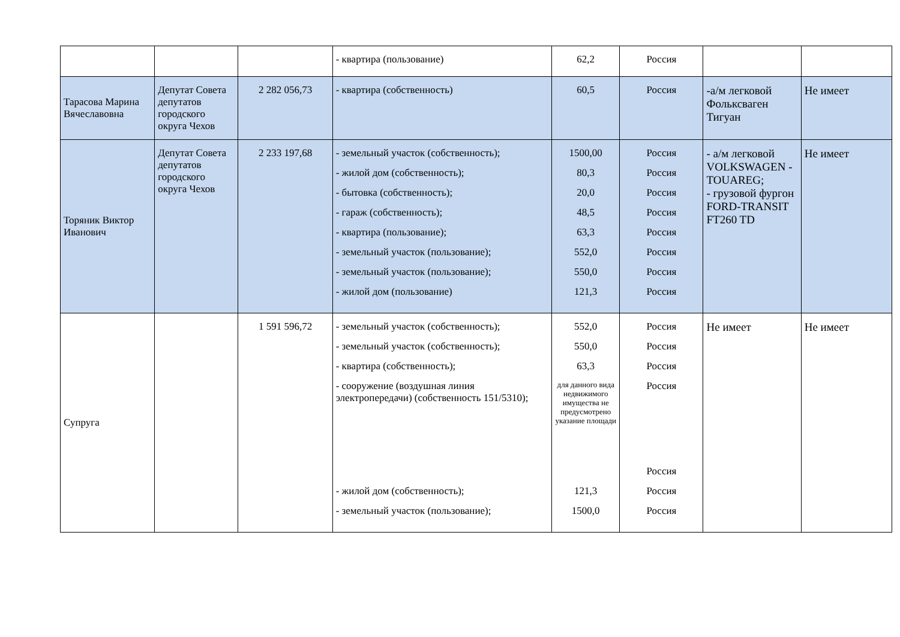| | | | - квартира (пользование) | 62,2 | Россия | | |
| Тарасова Марина Вячеславовна | Депутат Совета депутатов городского округа Чехов | 2 282 056,73 | - квартира (собственность) | 60,5 | Россия | -а/м легковой Фольксваген Тигуан | Не имеет |
| Торяник Виктор Иванович | Депутат Совета депутатов городского округа Чехов | 2 233 197,68 | - земельный участок (собственность); - жилой дом (собственность); - бытовка (собственность); - гараж (собственность); - квартира (пользование); - земельный участок (пользование); - земельный участок (пользование); - жилой дом (пользование) | 1500,00 80,3 20,0 48,5 63,3 552,0 550,0 121,3 | Россия Россия Россия Россия Россия Россия Россия Россия | - а/м легковой VOLKSWAGEN -TOUAREG; - грузовой фургон FORD-TRANSIT FT260 TD | Не имеет |
| Супруга | | 1 591 596,72 | - земельный участок (собственность); - земельный участок (собственность); - квартира (собственность); - сооружение (воздушная линия электропередачи) (собственность 151/5310); - жилой дом (собственность); - земельный участок (пользование); | 552,0 550,0 63,3 для данного вида недвижимого имущества не предусмотрено указание площади 121,3 1500,0 | Россия Россия Россия Россия Россия Россия Россия | Не имеет | Не имеет |